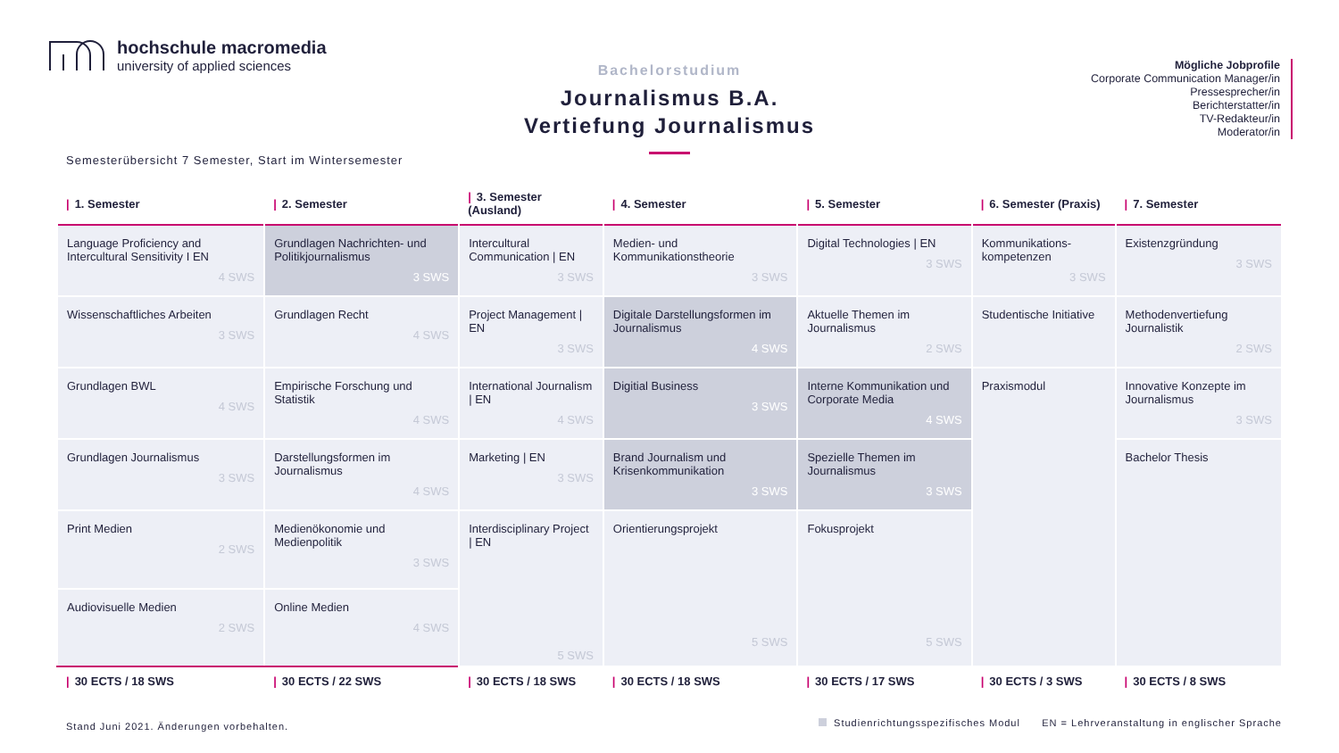hochschule macromedia
university of applied sciences
Bachelorstudium
Journalismus B.A.
Vertiefung Journalismus
Mögliche Jobprofile
Corporate Communication Manager/in
Pressesprecher/in
Berichterstatter/in
TV-Redakteur/in
Moderator/in
Semesterübersicht 7 Semester, Start im Wintersemester
| / 1. Semester | / 2. Semester | / 3. Semester (Ausland) | / 4. Semester | / 5. Semester | / 6. Semester (Praxis) | / 7. Semester |
| --- | --- | --- | --- | --- | --- | --- |
| Language Proficiency and Intercultural Sensitivity I EN 4 SWS | Grundlagen Nachrichten- und Politikjournalismus 3 SWS | Intercultural Communication / EN 3 SWS | Medien- und Kommunikationstheorie 3 SWS | Digital Technologies / EN 3 SWS | Kommunikations-kompetenzen 3 SWS | Existenzgründung 3 SWS |
| Wissenschaftliches Arbeiten 3 SWS | Grundlagen Recht 4 SWS | Project Management / EN 3 SWS | Digitale Darstellungsformen im Journalismus 4 SWS | Aktuelle Themen im Journalismus 2 SWS | Studentische Initiative | Methodenvertiefung Journalistik 2 SWS |
| Grundlagen BWL 4 SWS | Empirische Forschung und Statistik 4 SWS | International Journalism / EN 4 SWS | Digitial Business 3 SWS | Interne Kommunikation und Corporate Media 4 SWS | Praxismodul | Innovative Konzepte im Journalismus 3 SWS |
| Grundlagen Journalismus 3 SWS | Darstellungsformen im Journalismus 4 SWS | Marketing / EN 3 SWS | Brand Journalism und Krisenkommunikation 3 SWS | Spezielle Themen im Journalismus 3 SWS | | Bachelor Thesis |
| Print Medien 2 SWS | Medienökonomie und Medienpolitik 3 SWS | Interdisciplinary Project / EN 5 SWS | Orientierungsprojekt 5 SWS | Fokusprojekt 5 SWS | | |
| Audiovisuelle Medien 2 SWS | Online Medien 4 SWS | | | | | |
| / 30 ECTS / 18 SWS | / 30 ECTS / 22 SWS | / 30 ECTS / 18 SWS | / 30 ECTS / 18 SWS | / 30 ECTS / 17 SWS | / 30 ECTS / 3 SWS | / 30 ECTS / 8 SWS |
Stand Juni 2021. Änderungen vorbehalten.
Studienrichtungsspezifisches Modul EN = Lehrveranstaltung in englischer Sprache